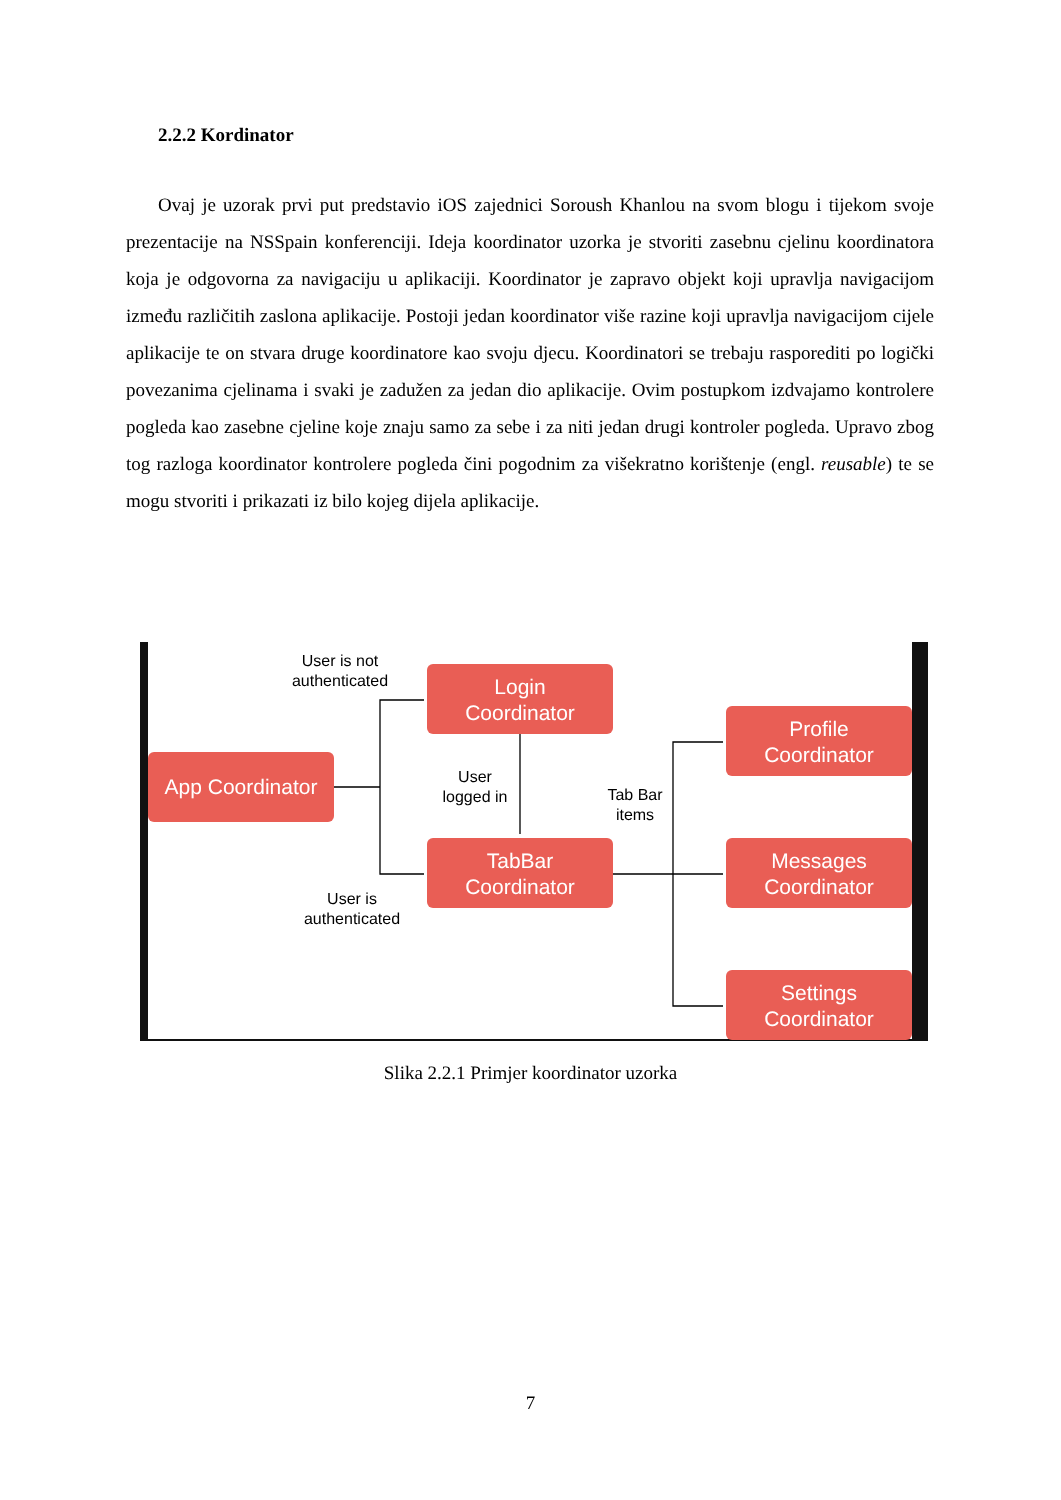2.2.2 Kordinator
Ovaj je uzorak prvi put predstavio iOS zajednici Soroush Khanlou na svom blogu i tijekom svoje prezentacije na NSSpain konferenciji. Ideja koordinator uzorka je stvoriti zasebnu cjelinu koordinatora koja je odgovorna za navigaciju u aplikaciji. Koordinator je zapravo objekt koji upravlja navigacijom između različitih zaslona aplikacije. Postoji jedan koordinator više razine koji upravlja navigacijom cijele aplikacije te on stvara druge koordinatore kao svoju djecu. Koordinatori se trebaju rasporediti po logički povezanima cjelinama i svaki je zadužen za jedan dio aplikacije. Ovim postupkom izdvajamo kontrolere pogleda kao zasebne cjeline koje znaju samo za sebe i za niti jedan drugi kontroler pogleda. Upravo zbog tog razloga koordinator kontrolere pogleda čini pogodnim za višekratno korištenje (engl. reusable) te se mogu stvoriti i prikazati iz bilo kojeg dijela aplikacije.
App Coordinator
Login
Coordinator
TabBar
Coordinator
Profile
Coordinator
Messages
Coordinator
Settings
Coordinator
User is not
authenticated
User
logged in
Tab Bar
items
User is
authenticated
Slika 2.2.1 Primjer koordinator uzorka
7